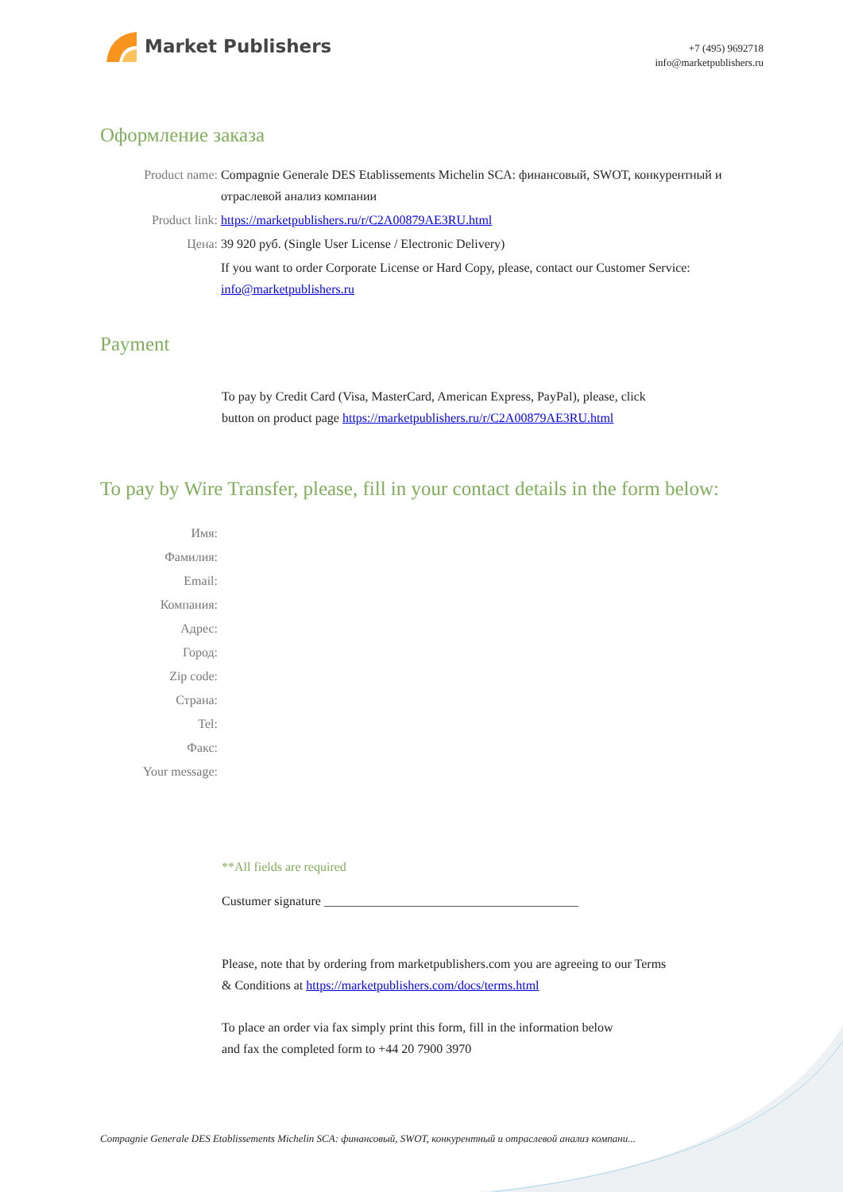Market Publishers
+7 (495) 9692718
info@marketpublishers.ru
Оформление заказа
Product name: Compagnie Generale DES Etablissements Michelin SCA: финансовый, SWOT, конкурентный и отраслевой анализ компании
Product link: https://marketpublishers.ru/r/C2A00879AE3RU.html
Цена: 39 920 руб. (Single User License / Electronic Delivery)
If you want to order Corporate License or Hard Copy, please, contact our Customer Service:
info@marketpublishers.ru
Payment
To pay by Credit Card (Visa, MasterCard, American Express, PayPal), please, click
button on product page https://marketpublishers.ru/r/C2A00879AE3RU.html
To pay by Wire Transfer, please, fill in your contact details in the form below:
Имя:
Фамилия:
Email:
Компания:
Адрес:
Город:
Zip code:
Страна:
Tel:
Факс:
Your message:
**All fields are required
Custumer signature ________________________________________
Please, note that by ordering from marketpublishers.com you are agreeing to our Terms
& Conditions at https://marketpublishers.com/docs/terms.html
To place an order via fax simply print this form, fill in the information below
and fax the completed form to +44 20 7900 3970
Compagnie Generale DES Etablissements Michelin SCA: финансовый, SWOT, конкурентный и отраслевой анализ компани...